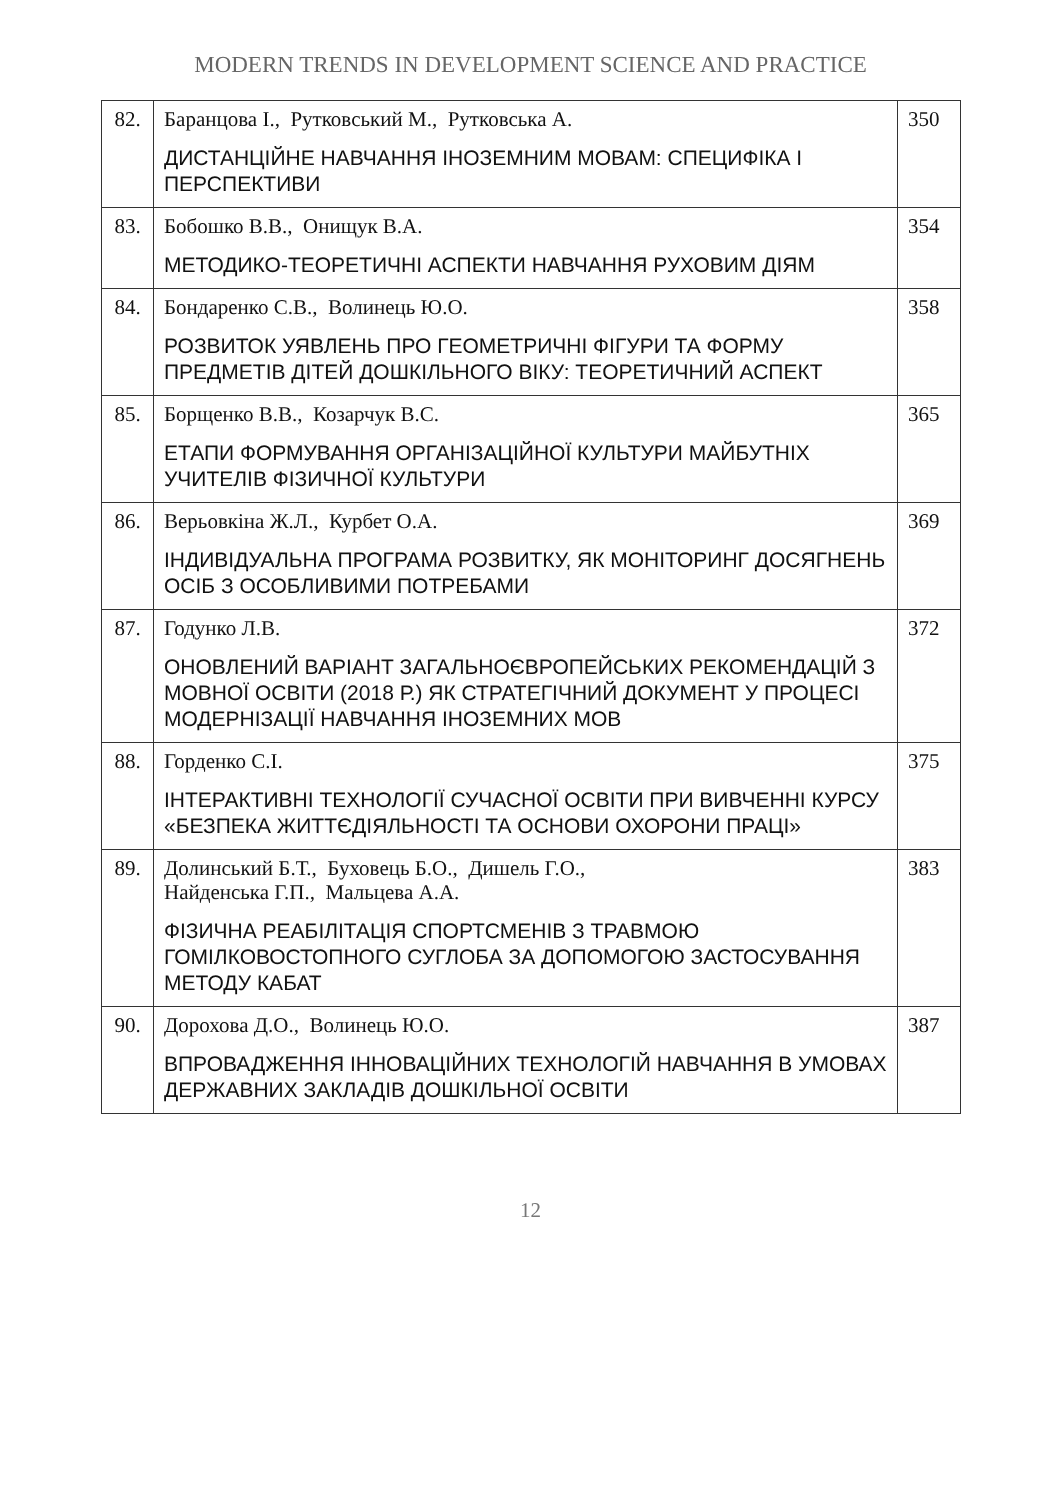MODERN TRENDS IN DEVELOPMENT SCIENCE AND PRACTICE
| 82. | Баранцова І., Рутковський М., Рутковська А. ДИСТАНЦІЙНЕ НАВЧАННЯ ІНОЗЕМНИМ МОВАМ: СПЕЦИФІКА І ПЕРСПЕКТИВИ | 350 |
| 83. | Бобошко В.В., Онищук В.А. МЕТОДИКО-ТЕОРЕТИЧНІ АСПЕКТИ НАВЧАННЯ РУХОВИМ ДІЯМ | 354 |
| 84. | Бондаренко С.В., Волинець Ю.О. РОЗВИТОК УЯВЛЕНЬ ПРО ГЕОМЕТРИЧНІ ФІГУРИ ТА ФОРМУ ПРЕДМЕТІВ ДІТЕЙ ДОШКІЛЬНОГО ВІКУ: ТЕОРЕТИЧНИЙ АСПЕКТ | 358 |
| 85. | Борщенко В.В., Козарчук В.С. ЕТАПИ ФОРМУВАННЯ ОРГАНІЗАЦІЙНОЇ КУЛЬТУРИ МАЙБУТНІХ УЧИТЕЛІВ ФІЗИЧНОЇ КУЛЬТУРИ | 365 |
| 86. | Верьовкіна Ж.Л., Курбет О.А. ІНДИВІДУАЛЬНА ПРОГРАМА РОЗВИТКУ, ЯК МОНІТОРИНГ ДОСЯГНЕНЬ ОСІБ З ОСОБЛИВИМИ ПОТРЕБАМИ | 369 |
| 87. | Годунко Л.В. ОНОВЛЕНИЙ ВАРІАНТ ЗАГАЛЬНОЄВРОПЕЙСЬКИХ РЕКОМЕНДАЦІЙ З МОВНОЇ ОСВІТИ (2018 Р.) ЯК СТРАТЕГІЧНИЙ ДОКУМЕНТ У ПРОЦЕСІ МОДЕРНІЗАЦІЇ НАВЧАННЯ ІНОЗЕМНИХ МОВ | 372 |
| 88. | Горденко С.І. ІНТЕРАКТИВНІ ТЕХНОЛОГІЇ СУЧАСНОЇ ОСВІТИ ПРИ ВИВЧЕННІ КУРСУ «БЕЗПЕКА ЖИТТЄДІЯЛЬНОСТІ ТА ОСНОВИ ОХОРОНИ ПРАЦІ» | 375 |
| 89. | Долинський Б.Т., Буховець Б.О., Дишель Г.О., Найденська Г.П., Мальцева А.А. ФІЗИЧНА РЕАБІЛІТАЦІЯ СПОРТСМЕНІВ З ТРАВМОЮ ГОМІЛКОВОСТОПНОГО СУГЛОБА ЗА ДОПОМОГОЮ ЗАСТОСУВАННЯ МЕТОДУ КАБАТ | 383 |
| 90. | Дорохова Д.О., Волинець Ю.О. ВПРОВАДЖЕННЯ ІННОВАЦІЙНИХ ТЕХНОЛОГІЙ НАВЧАННЯ В УМОВАХ ДЕРЖАВНИХ ЗАКЛАДІВ ДОШКІЛЬНОЇ ОСВІТИ | 387 |
12